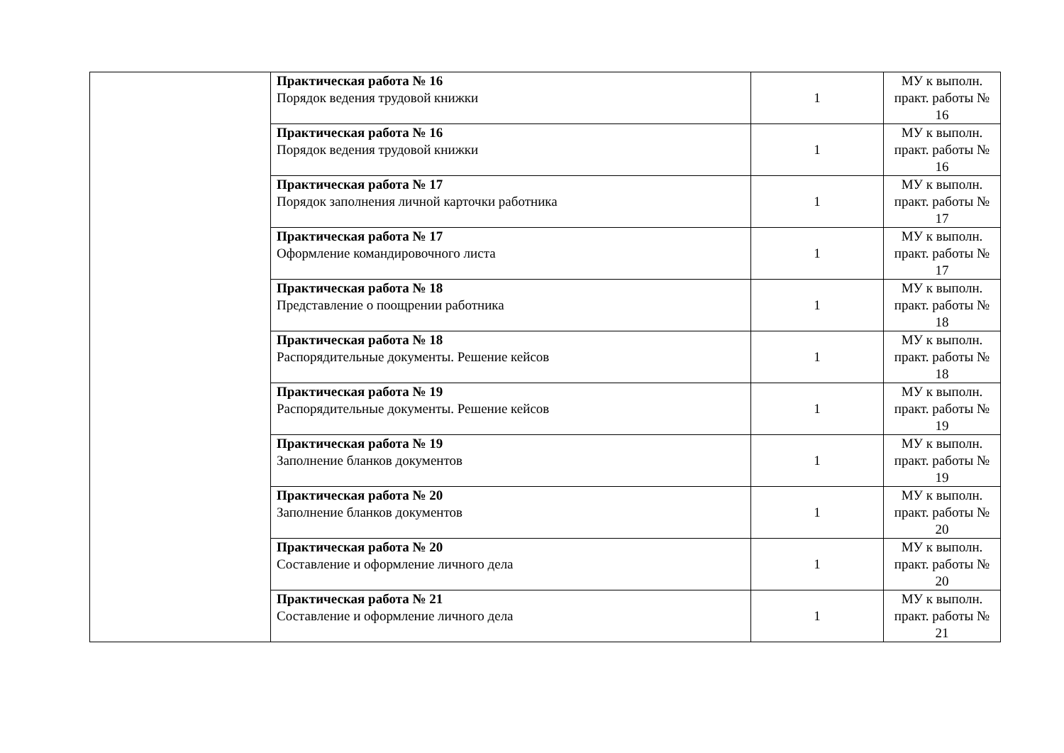| | Практическая работа № 16 Порядок ведения трудовой книжки | 1 | МУ к выполн. практ. работы № 16 |
| | Практическая работа № 16 Порядок ведения трудовой книжки | 1 | МУ к выполн. практ. работы № 16 |
| | Практическая работа № 17 Порядок заполнения личной карточки работника | 1 | МУ к выполн. практ. работы № 17 |
| | Практическая работа № 17 Оформление командировочного листа | 1 | МУ к выполн. практ. работы № 17 |
| | Практическая работа № 18 Представление о поощрении работника | 1 | МУ к выполн. практ. работы № 18 |
| | Практическая работа № 18 Распорядительные документы. Решение кейсов | 1 | МУ к выполн. практ. работы № 18 |
| | Практическая работа № 19 Распорядительные документы. Решение кейсов | 1 | МУ к выполн. практ. работы № 19 |
| | Практическая работа № 19 Заполнение бланков документов | 1 | МУ к выполн. практ. работы № 19 |
| | Практическая работа № 20 Заполнение бланков документов | 1 | МУ к выполн. практ. работы № 20 |
| | Практическая работа № 20 Составление и оформление личного дела | 1 | МУ к выполн. практ. работы № 20 |
| | Практическая работа № 21 Составление и оформление личного дела | 1 | МУ к выполн. практ. работы № 21 |